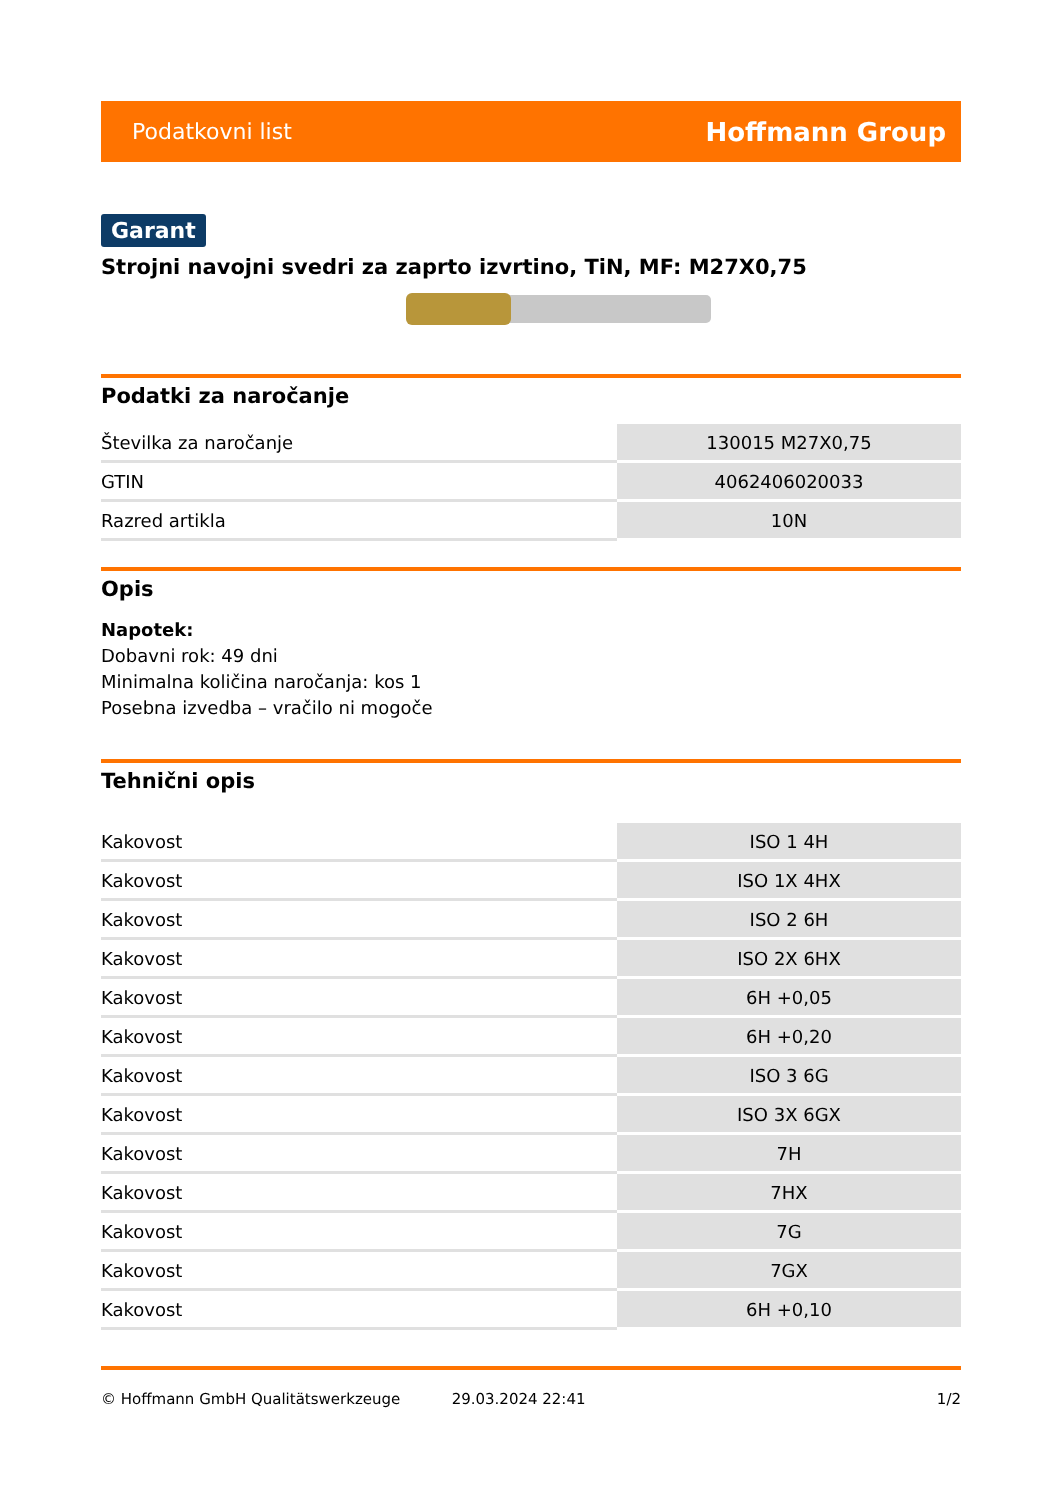Podatkovni list Hoffmann Group
Garant
Strojni navojni svedri za zaprto izvrtino, TiN, MF: M27X0,75
Podatki za naročanje
| Številka za naročanje | 130015 M27X0,75 |
| GTIN | 4062406020033 |
| Razred artikla | 10N |
Opis
Napotek:
Dobavni rok: 49 dni
Minimalna količina naročanja: kos 1
Posebna izvedba – vračilo ni mogoče
Tehnični opis
| Kakovost | ISO 1 4H |
| Kakovost | ISO 1X 4HX |
| Kakovost | ISO 2 6H |
| Kakovost | ISO 2X 6HX |
| Kakovost | 6H +0,05 |
| Kakovost | 6H +0,20 |
| Kakovost | ISO 3 6G |
| Kakovost | ISO 3X 6GX |
| Kakovost | 7H |
| Kakovost | 7HX |
| Kakovost | 7G |
| Kakovost | 7GX |
| Kakovost | 6H +0,10 |
© Hoffmann GmbH Qualitätswerkzeuge 29.03.2024 22:41 1/2